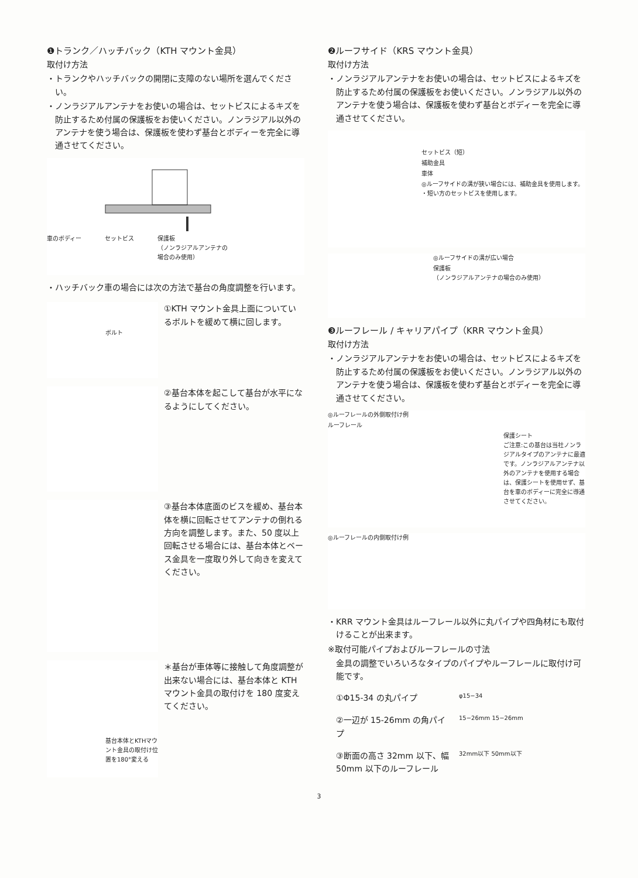❶トランク／ハッチバック（KTH マウント金具）
取付け方法
・トランクやハッチバックの開閉に支障のない場所を選んでください。
・ノンラジアルアンテナをお使いの場合は、セットビスによるキズを防止するため付属の保護板をお使いください。ノンラジアル以外のアンテナを使う場合は、保護板を使わず基台とボディーを完全に導通させてください。
車のボディー セットビス 保護板
（ノンラジアルアンテナの
場合のみ使用）
・ハッチバック車の場合には次の方法で基台の角度調整を行います。
ボルト
①KTH マウント金具上面についているボルトを緩めて横に回します。
②基台本体を起こして基台が水平になるようにしてください。
③基台本体底面のビスを緩め、基台本体を横に回転させてアンテナの倒れる方向を調整します。また、50 度以上回転させる場合には、基台本体とベース金具を一度取り外して向きを変えてください。
基台本体とKTHマウント金具の取付け位置を180°変える
＊基台が車体等に接触して角度調整が出来ない場合には、基台本体と KTH マウント金具の取付けを 180 度変えてください。
❷ルーフサイド（KRS マウント金具）
取付け方法
・ノンラジアルアンテナをお使いの場合は、セットビスによるキズを防止するため付属の保護板をお使いください。ノンラジアル以外のアンテナを使う場合は、保護板を使わず基台とボディーを完全に導通させてください。
セットビス（短）
補助金具
車体
◎ルーフサイドの溝が狭い場合には、補助金具を使用します。
・短い方のセットビスを使用します。
◎ルーフサイドの溝が広い場合
保護板
（ノンラジアルアンテナの場合のみ使用）
❸ルーフレール / キャリアパイプ（KRR マウント金具）
取付け方法
・ノンラジアルアンテナをお使いの場合は、セットビスによるキズを防止するため付属の保護板をお使いください。ノンラジアル以外のアンテナを使う場合は、保護板を使わず基台とボディーを完全に導通させてください。
◎ルーフレールの外側取付け例
ルーフレール
保護シート
ご注意:この基台は当社ノンラジアルタイプのアンテナに最適です。ノンラジアルアンテナ以外のアンテナを使用する場合は、保護シートを使用せず、基台を車のボディーに完全に導通させてください。
◎ルーフレールの内側取付け例
・KRR マウント金具はルーフレール以外に丸パイプや四角材にも取付けることが出来ます。
※取付可能パイプおよびルーフレールの寸法
金具の調整でいろいろなタイプのパイプやルーフレールに取付け可能です。
①Φ15-34 の丸パイプ
φ15−34
②一辺が 15-26mm の角パイプ
15−26mm 15−26mm
③断面の高さ 32mm 以下、幅 50mm 以下のルーフレール
32mm以下 50mm以下
3